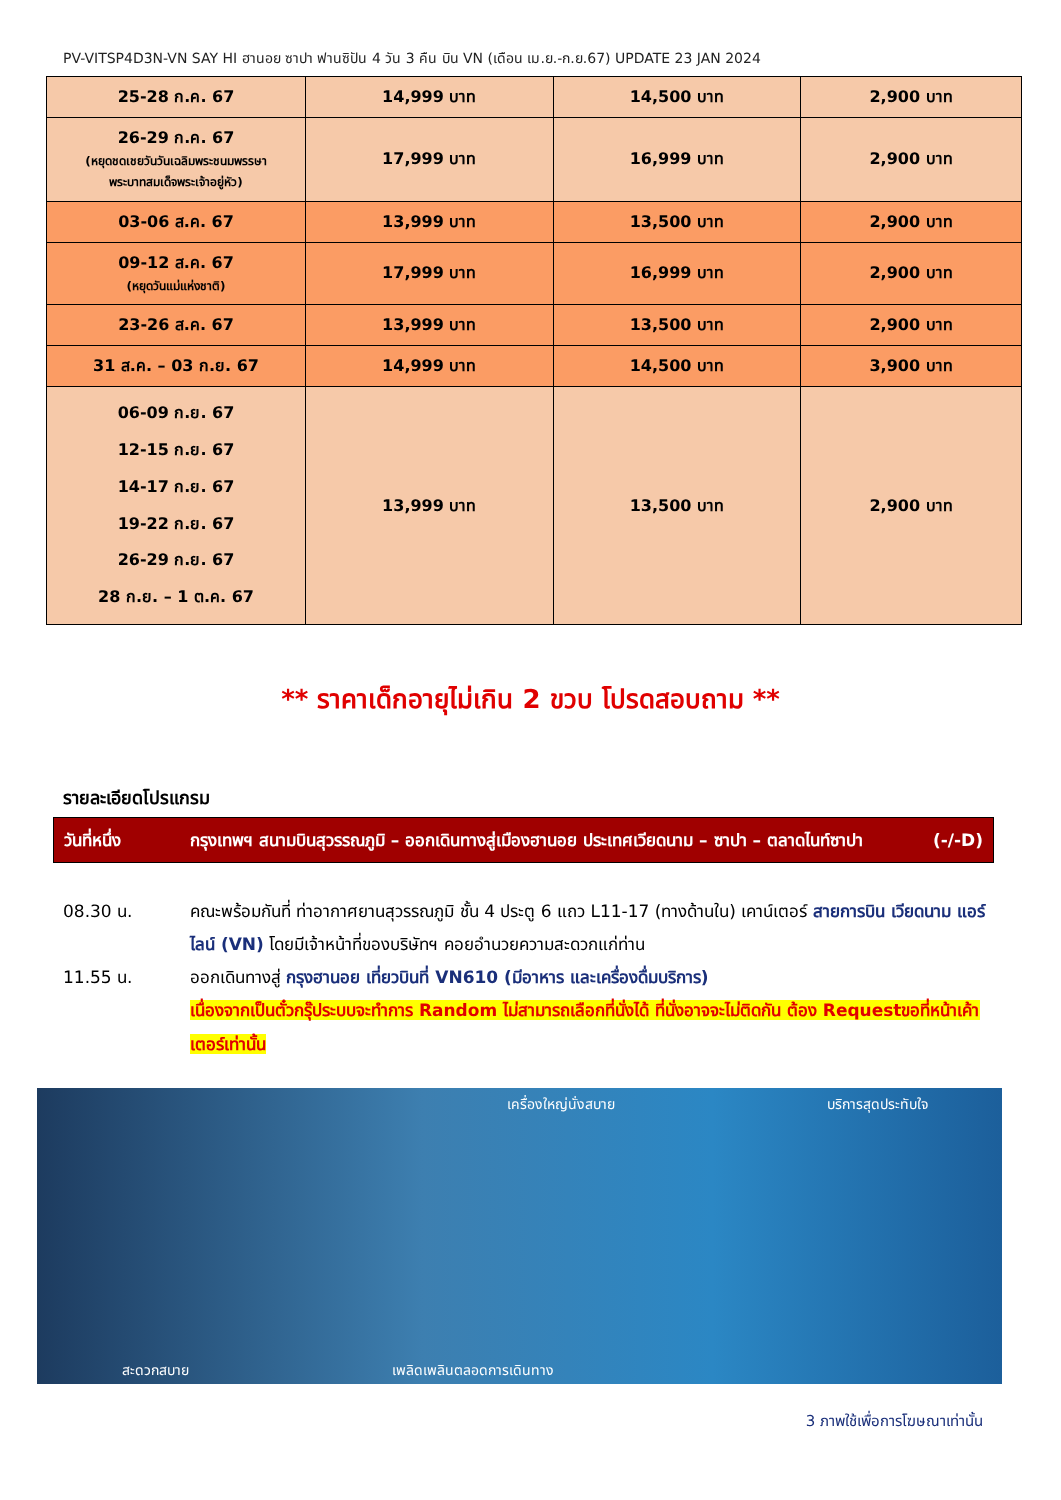PV-VITSP4D3N-VN SAY HI ฮานอย ซาปา ฟานซิปัน 4 วัน 3 คืน บิน VN (เดือน เม.ย.-ก.ย.67) UPDATE 23 JAN 2024
| 25-28 ก.ค. 67 | 14,999 บาท | 14,500 บาท | 2,900 บาท |
| 26-29 ก.ค. 67 (หยุดชดเชยวันวันเฉลิมพระชนมพรรษา พระบาทสมเด็จพระเจ้าอยู่หัว) | 17,999 บาท | 16,999 บาท | 2,900 บาท |
| 03-06 ส.ค. 67 | 13,999 บาท | 13,500 บาท | 2,900 บาท |
| 09-12 ส.ค. 67 (หยุดวันแม่แห่งชาติ) | 17,999 บาท | 16,999 บาท | 2,900 บาท |
| 23-26 ส.ค. 67 | 13,999 บาท | 13,500 บาท | 2,900 บาท |
| 31 ส.ค. – 03 ก.ย. 67 | 14,999 บาท | 14,500 บาท | 3,900 บาท |
| 06-09 ก.ย. 67 12-15 ก.ย. 67 14-17 ก.ย. 67 19-22 ก.ย. 67 26-29 ก.ย. 67 28 ก.ย. – 1 ต.ค. 67 | 13,999 บาท | 13,500 บาท | 2,900 บาท |
** ราคาเด็กอายุไม่เกิน 2 ขวบ โปรดสอบถาม **
รายละเอียดโปรแกรม
วันที่หนึ่ง กรุงเทพฯ สนามบินสุวรรณภูมิ – ออกเดินทางสู่เมืองฮานอย ประเทศเวียดนาม – ซาปา – ตลาดไนท์ซาปา (-/-D)
08.30 น. คณะพร้อมกันที่ ท่าอากาศยานสุวรรณภูมิ ชั้น 4 ประตู 6 แถว L11-17 (ทางด้านใน) เคาน์เตอร์ สายการบิน เวียดนาม แอร์ไลน์ (VN) โดยมีเจ้าหน้าที่ของบริษัทฯ คอยอำนวยความสะดวกแก่ท่าน
11.55 น. ออกเดินทางสู่ กรุงฮานอย เที่ยวบินที่ VN610 (มีอาหาร และเครื่องดื่มบริการ)
เนื่องจากเป็นตั๋วกรุ๊ประบบจะทำการ Random ไม่สามารถเลือกที่นั่งได้ ที่นั่งอาจจะไม่ติดกัน ต้อง Requestขอที่หน้าเค้าเตอร์เท่านั้น
เครื่องใหญ่นั่งสบาย บริการสุดประทับใจ
สะดวกสบาย เพลิดเพลินตลอดการเดินทาง
3 ภาพใช้เพื่อการโฆษณาเท่านั้น